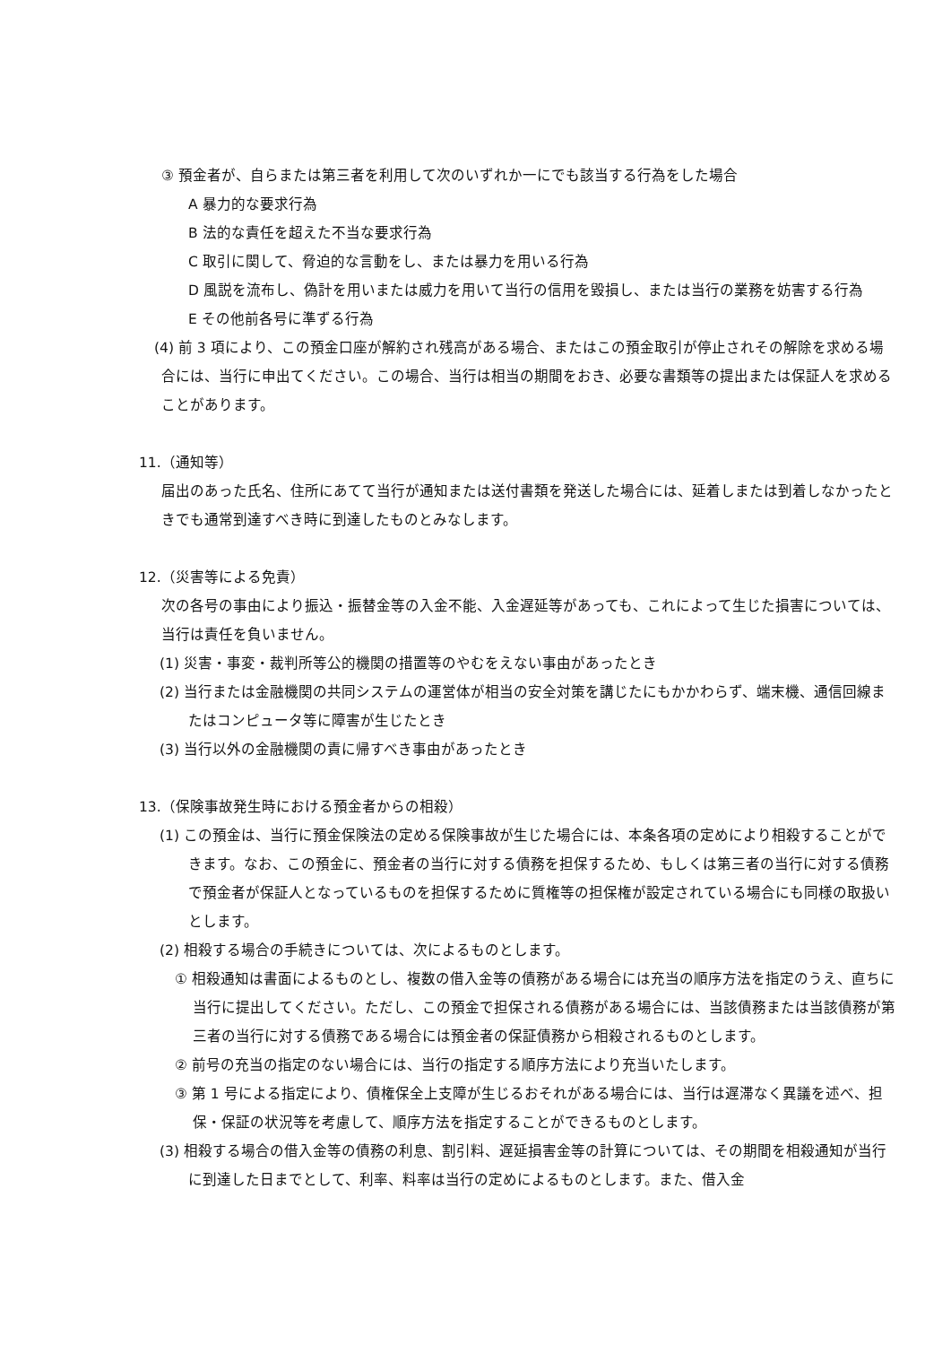③ 預金者が、自らまたは第三者を利用して次のいずれか一にでも該当する行為をした場合
A 暴力的な要求行為
B 法的な責任を超えた不当な要求行為
C 取引に関して、脅迫的な言動をし、または暴力を用いる行為
D 風説を流布し、偽計を用いまたは威力を用いて当行の信用を毀損し、または当行の業務を妨害する行為
E その他前各号に準ずる行為
(4) 前 3 項により、この預金口座が解約され残高がある場合、またはこの預金取引が停止されその解除を求める場合には、当行に申出てください。この場合、当行は相当の期間をおき、必要な書類等の提出または保証人を求めることがあります。
11.（通知等）
届出のあった氏名、住所にあてて当行が通知または送付書類を発送した場合には、延着しまたは到着しなかったときでも通常到達すべき時に到達したものとみなします。
12.（災害等による免責）
次の各号の事由により振込・振替金等の入金不能、入金遅延等があっても、これによって生じた損害については、当行は責任を負いません。
(1) 災害・事変・裁判所等公的機関の措置等のやむをえない事由があったとき
(2) 当行または金融機関の共同システムの運営体が相当の安全対策を講じたにもかかわらず、端末機、通信回線またはコンピュータ等に障害が生じたとき
(3) 当行以外の金融機関の責に帰すべき事由があったとき
13.（保険事故発生時における預金者からの相殺）
(1) この預金は、当行に預金保険法の定める保険事故が生じた場合には、本条各項の定めにより相殺することができます。なお、この預金に、預金者の当行に対する債務を担保するため、もしくは第三者の当行に対する債務で預金者が保証人となっているものを担保するために質権等の担保権が設定されている場合にも同様の取扱いとします。
(2) 相殺する場合の手続きについては、次によるものとします。
① 相殺通知は書面によるものとし、複数の借入金等の債務がある場合には充当の順序方法を指定のうえ、直ちに当行に提出してください。ただし、この預金で担保される債務がある場合には、当該債務または当該債務が第三者の当行に対する債務である場合には預金者の保証債務から相殺されるものとします。
② 前号の充当の指定のない場合には、当行の指定する順序方法により充当いたします。
③ 第 1 号による指定により、債権保全上支障が生じるおそれがある場合には、当行は遅滞なく異議を述べ、担保・保証の状況等を考慮して、順序方法を指定することができるものとします。
(3) 相殺する場合の借入金等の債務の利息、割引料、遅延損害金等の計算については、その期間を相殺通知が当行に到達した日までとして、利率、料率は当行の定めによるものとします。また、借入金